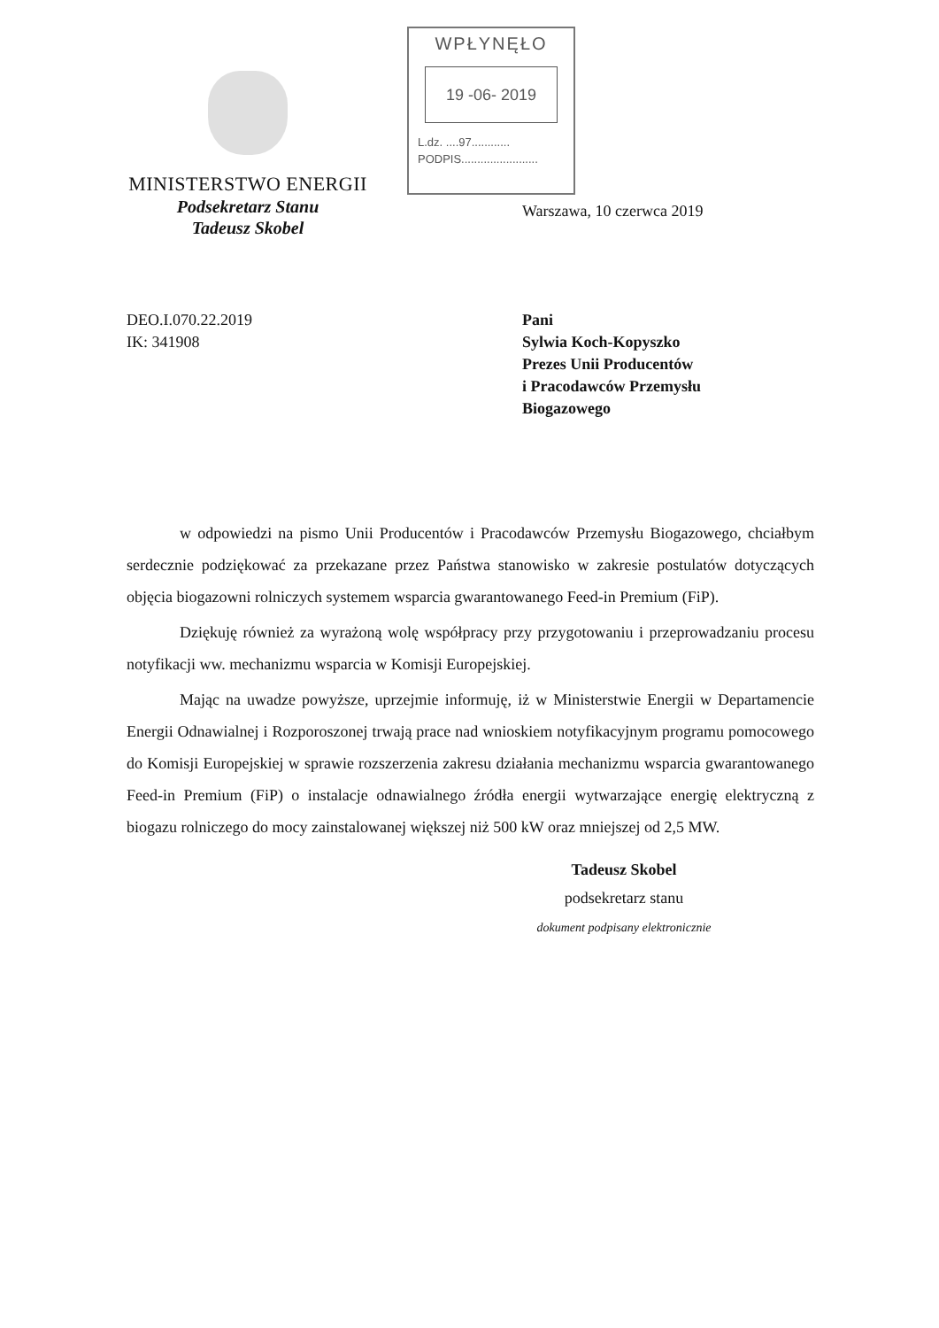MINISTERSTWO ENERGII
Podsekretarz Stanu
Tadeusz Skobel
WPŁYNĘŁO
19 -06- 2019
L.dz. ....97............
PODPIS........................
Warszawa, 10 czerwca 2019
DEO.I.070.22.2019
IK: 341908
Pani
Sylwia Koch-Kopyszko
Prezes Unii Producentów
i Pracodawców Przemysłu
Biogazowego
w odpowiedzi na pismo Unii Producentów i Pracodawców Przemysłu Biogazowego, chciałbym serdecznie podziękować za przekazane przez Państwa stanowisko w zakresie postulatów dotyczących objęcia biogazowni rolniczych systemem wsparcia gwarantowanego Feed-in Premium (FiP).
Dziękuję również za wyrażoną wolę współpracy przy przygotowaniu i przeprowadzaniu procesu notyfikacji ww. mechanizmu wsparcia w Komisji Europejskiej.
Mając na uwadze powyższe, uprzejmie informuję, iż w Ministerstwie Energii w Departamencie Energii Odnawialnej i Rozporoszonej trwają prace nad wnioskiem notyfikacyjnym programu pomocowego do Komisji Europejskiej w sprawie rozszerzenia zakresu działania mechanizmu wsparcia gwarantowanego Feed-in Premium (FiP) o instalacje odnawialnego źródła energii wytwarzające energię elektryczną z biogazu rolniczego do mocy zainstalowanej większej niż 500 kW oraz mniejszej od 2,5 MW.
Tadeusz Skobel
podsekretarz stanu
dokument podpisany elektronicznie